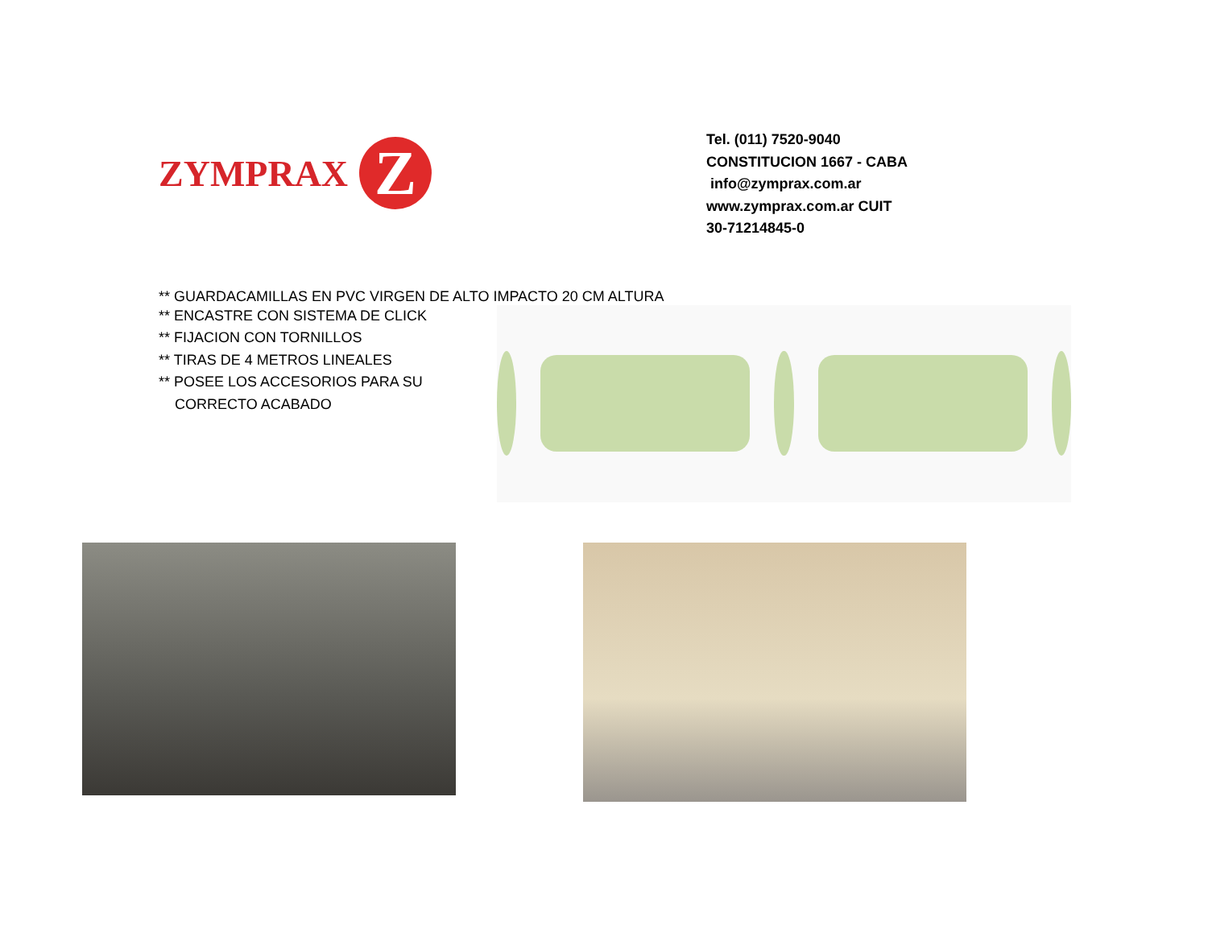ZYMPRAX
Z
Tel. (011) 7520-9040
CONSTITUCION 1667 - CABA
info@zymprax.com.ar
www.zymprax.com.ar CUIT
30-71214845-0
** GUARDACAMILLAS EN PVC VIRGEN DE ALTO IMPACTO 20 CM ALTURA
** ENCASTRE CON SISTEMA DE CLICK
** FIJACION CON TORNILLOS
** TIRAS DE 4 METROS LINEALES
** POSEE LOS ACCESORIOS PARA SU
CORRECTO ACABADO